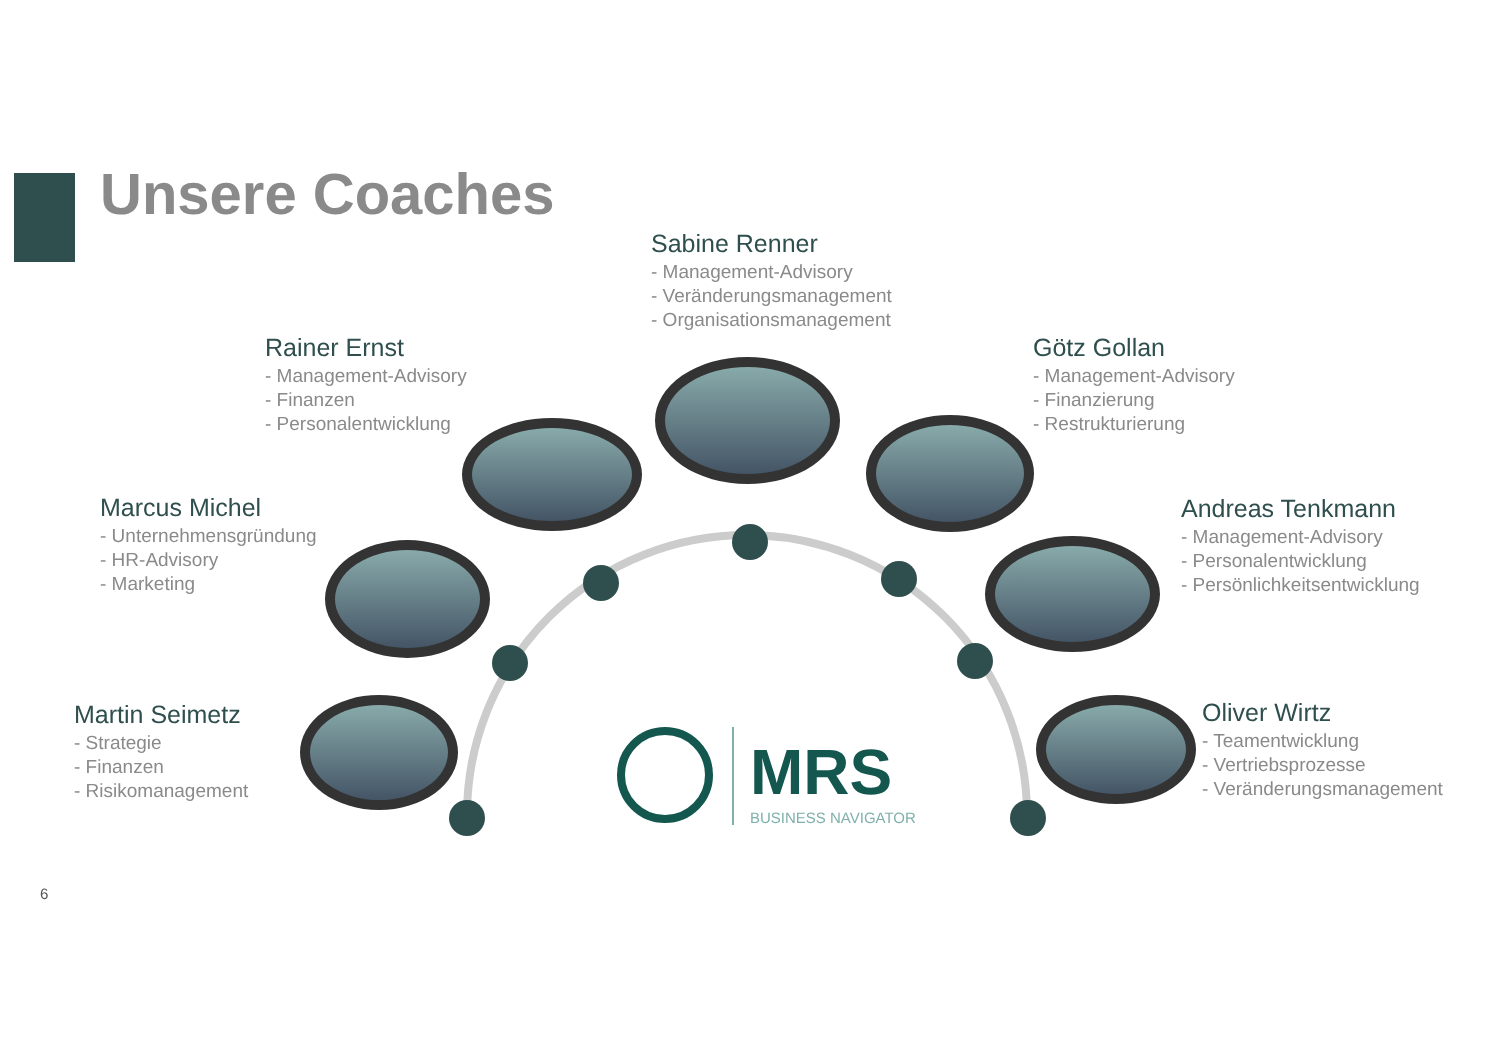Unsere Coaches
MRS
BUSINESS NAVIGATOR
Sabine Renner
- Management-Advisory
- Veränderungsmanagement
- Organisationsmanagement
Rainer Ernst
- Management-Advisory
- Finanzen
- Personalentwicklung
Götz Gollan
- Management-Advisory
- Finanzierung
- Restrukturierung
Marcus Michel
- Unternehmensgründung
- HR-Advisory
- Marketing
Andreas Tenkmann
- Management-Advisory
- Personalentwicklung
- Persönlichkeitsentwicklung
Martin Seimetz
- Strategie
- Finanzen
- Risikomanagement
Oliver Wirtz
- Teamentwicklung
- Vertriebsprozesse
- Veränderungsmanagement
6